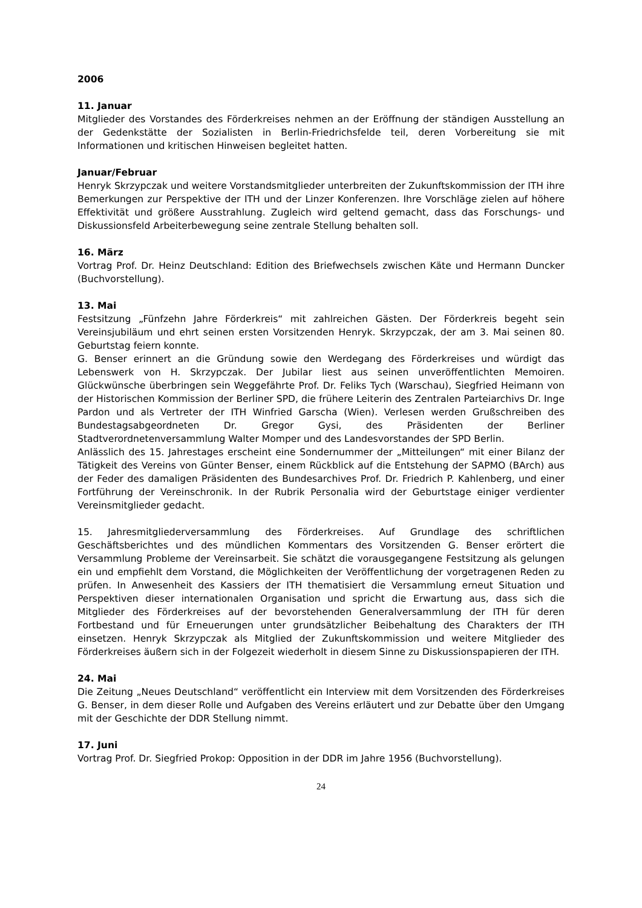2006
11. Januar
Mitglieder des Vorstandes des Förderkreises nehmen an der Eröffnung der ständigen Ausstellung an der Gedenkstätte der Sozialisten in Berlin-Friedrichsfelde teil, deren Vorbereitung sie mit Informationen und kritischen Hinweisen begleitet hatten.
Januar/Februar
Henryk Skrzypczak und weitere Vorstandsmitglieder unterbreiten der Zukunftskommission der ITH ihre Bemerkungen zur Perspektive der ITH und der Linzer Konferenzen. Ihre Vorschläge zielen auf höhere Effektivität und größere Ausstrahlung. Zugleich wird geltend gemacht, dass das Forschungs- und Diskussionsfeld Arbeiterbewegung seine zentrale Stellung behalten soll.
16. März
Vortrag Prof. Dr. Heinz Deutschland: Edition des Briefwechsels zwischen Käte und Hermann Duncker (Buchvorstellung).
13. Mai
Festsitzung „Fünfzehn Jahre Förderkreis“ mit zahlreichen Gästen. Der Förderkreis begeht sein Vereinsjubiläum und ehrt seinen ersten Vorsitzenden Henryk. Skrzypczak, der am 3. Mai seinen 80. Geburtstag feiern konnte.
G. Benser erinnert an die Gründung sowie den Werdegang des Förderkreises und würdigt das Lebenswerk von H. Skrzypczak. Der Jubilar liest aus seinen unveröffentlichten Memoiren. Glückwünsche überbringen sein Weggefährte Prof. Dr. Feliks Tych (Warschau), Siegfried Heimann von der Historischen Kommission der Berliner SPD, die frühere Leiterin des Zentralen Parteiarchivs Dr. Inge Pardon und als Vertreter der ITH Winfried Garscha (Wien). Verlesen werden Grußschreiben des Bundestagsabgeordneten Dr. Gregor Gysi, des Präsidenten der Berliner Stadtverordnetenversammlung Walter Momper und des Landesvorstandes der SPD Berlin.
Anlässlich des 15. Jahrestages erscheint eine Sondernummer der „Mitteilungen“ mit einer Bilanz der Tätigkeit des Vereins von Günter Benser, einem Rückblick auf die Entstehung der SAPMO (BArch) aus der Feder des damaligen Präsidenten des Bundesarchives Prof. Dr. Friedrich P. Kahlenberg, und einer Fortführung der Vereinschronik. In der Rubrik Personalia wird der Geburtstage einiger verdienter Vereinsmitglieder gedacht.
15. Jahresmitgliederversammlung des Förderkreises. Auf Grundlage des schriftlichen Geschäftsberichtes und des mündlichen Kommentars des Vorsitzenden G. Benser erörtert die Versammlung Probleme der Vereinsarbeit. Sie schätzt die vorausgegangene Festsitzung als gelungen ein und empfiehlt dem Vorstand, die Möglichkeiten der Veröffentlichung der vorgetragenen Reden zu prüfen. In Anwesenheit des Kassiers der ITH thematisiert die Versammlung erneut Situation und Perspektiven dieser internationalen Organisation und spricht die Erwartung aus, dass sich die Mitglieder des Förderkreises auf der bevorstehenden Generalversammlung der ITH für deren Fortbestand und für Erneuerungen unter grundsätzlicher Beibehaltung des Charakters der ITH einsetzen. Henryk Skrzypczak als Mitglied der Zukunftskommission und weitere Mitglieder des Förderkreises äußern sich in der Folgezeit wiederholt in diesem Sinne zu Diskussionspapieren der ITH.
24. Mai
Die Zeitung „Neues Deutschland“ veröffentlicht ein Interview mit dem Vorsitzenden des Förderkreises G. Benser, in dem dieser Rolle und Aufgaben des Vereins erläutert und zur Debatte über den Umgang mit der Geschichte der DDR Stellung nimmt.
17. Juni
Vortrag Prof. Dr. Siegfried Prokop: Opposition in der DDR im Jahre 1956 (Buchvorstellung).
24